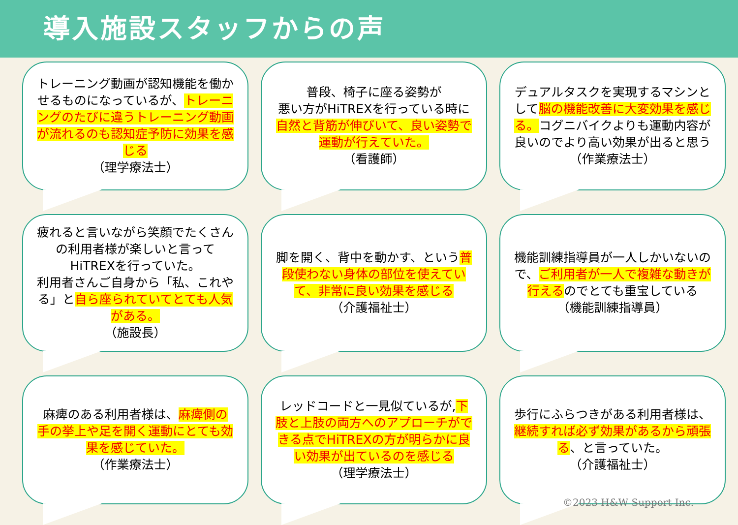導入施設スタッフからの声
トレーニング動画が認知機能を働かせるものになっているが、トレーニングのたびに違うトレーニング動画が流れるのも認知症予防に効果を感じる
（理学療法士）
普段、椅子に座る姿勢が
悪い方がHiTREXを行っている時に自然と背筋が伸びいて、良い姿勢で運動が行えていた。
（看護師）
デュアルタスクを実現するマシンとして脳の機能改善に大変効果を感じる。コグニバイクよりも運動内容が良いのでより高い効果が出ると思う
（作業療法士）
疲れると言いながら笑顔でたくさんの利用者様が楽しいと言ってHiTREXを行っていた。
利用者さんご自身から「私、これやる」と自ら座られていてとても人気がある。
（施設長）
脚を開く、背中を動かす、という普段使わない身体の部位を使えていて、非常に良い効果を感じる
（介護福祉士）
機能訓練指導員が一人しかいないので、ご利用者が一人で複雑な動きが行えるのでとても重宝している
（機能訓練指導員）
麻痺のある利用者様は、麻痺側の手の挙上や足を開く運動にとても効果を感じていた。
（作業療法士）
レッドコードと一見似ているが,下肢と上肢の両方へのアプローチができる点でHiTREXの方が明らかに良い効果が出ているのを感じる
（理学療法士）
歩行にふらつきがある利用者様は、継続すれば必ず効果があるから頑張る、と言っていた。
（介護福祉士）
©2023 H&W Support Inc.